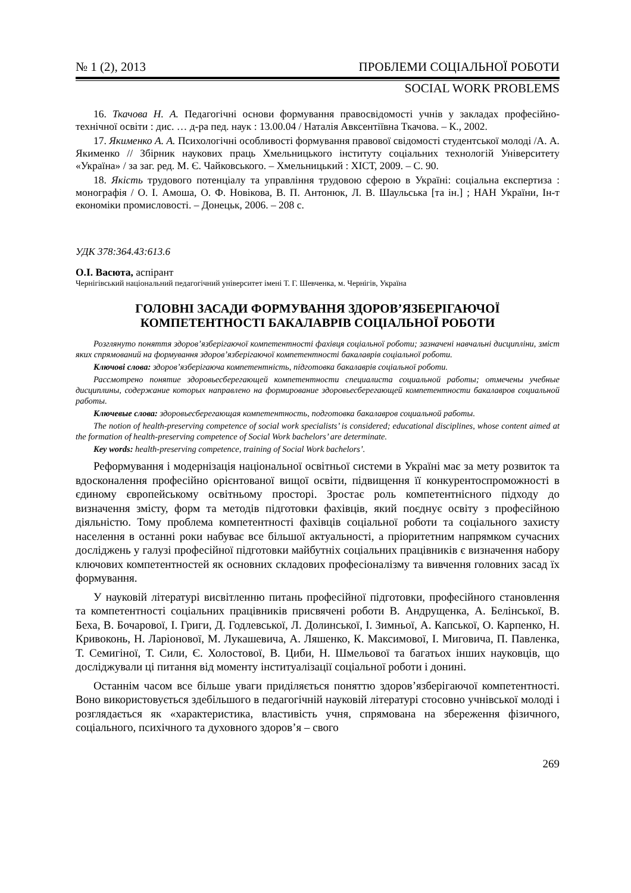№ 1 (2), 2013 ПРОБЛЕМИ СОЦІАЛЬНОЇ РОБОТИ
SOCIAL WORK PROBLEMS
16. Ткачова Н. А. Педагогічні основи формування правосвідомості учнів у закладах професійно-технічної освіти : дис. … д-ра пед. наук : 13.00.04 / Наталія Авксентіївна Ткачова. – К., 2002.
17. Якименко А. А. Психологічні особливості формування правової свідомості студентської молоді /А. А. Якименко // Збірник наукових праць Хмельницького інституту соціальних технологій Університету «Україна» / за заг. ред. М. Є. Чайковського. – Хмельницький : ХІСТ, 2009. – С. 90.
18. Якість трудового потенціалу та управління трудовою сферою в Україні: соціальна експертиза : монографія / О. І. Амоша, О. Ф. Новікова, В. П. Антонюк, Л. В. Шаульська [та ін.] ; НАН України, Ін-т економіки промисловості. – Донецьк, 2006. – 208 с.
УДК 378:364.43:613.6
О.І. Васюта, аспірант
Чернігівський національний педагогічний університет імені Т. Г. Шевченка, м. Чернігів, Україна
ГОЛОВНІ ЗАСАДИ ФОРМУВАННЯ ЗДОРОВ’ЯЗБЕРІГАЮЧОЇ
КОМПЕТЕНТНОСТІ БАКАЛАВРІВ СОЦІАЛЬНОЇ РОБОТИ
Розглянуто поняття здоров’язберігаючої компетентності фахівця соціальної роботи; зазначені навчальні дисципліни, зміст яких спрямований на формування здоров’язберігаючої компетентності бакалаврів соціальної роботи.
Ключові слова: здоров’язберігаюча компетентність, підготовка бакалаврів соціальної роботи.
Рассмотрено понятие здоровьесберегающей компетентности специалиста социальной работы; отмечены учебные дисциплины, содержание которых направлено на формирование здоровьесберегающей компетентности бакалавров социальной работы.
Ключевые слова: здоровьесберегающая компетентность, подготовка бакалавров социальной работы.
The notion of health-preserving competence of social work specialists’ is considered; educational disciplines, whose content aimed at the formation of health-preserving competence of Social Work bachelors’ are determinate.
Key words: health-preserving competence, training of Social Work bachelors’.
Реформування і модернізація національної освітньої системи в Україні має за мету розвиток та вдосконалення професійно орієнтованої вищої освіти, підвищення її конкурентоспроможності в єдиному європейському освітньому просторі. Зростає роль компетентнісного підходу до визначення змісту, форм та методів підготовки фахівців, який поєднує освіту з професійною діяльністю. Тому проблема компетентності фахівців соціальної роботи та соціального захисту населення в останні роки набуває все більшої актуальності, а пріоритетним напрямком сучасних досліджень у галузі професійної підготовки майбутніх соціальних працівників є визначення набору ключових компетентностей як основних складових професіоналізму та вивчення головних засад їх формування.
У науковій літературі висвітленню питань професійної підготовки, професійного становлення та компетентності соціальних працівників присвячені роботи В. Андрущенка, А. Белінської, В. Беха, В. Бочарової, І. Григи, Д. Годлевської, Л. Долинської, І. Зимньої, А. Капської, О. Карпенко, Н. Кривоконь, Н. Ларіонової, М. Лукашевича, А. Ляшенко, К. Максимової, І. Миговича, П. Павленка, Т. Семигіної, Т. Сили, Є. Холостової, В. Циби, Н. Шмельової та багатьох інших науковців, що досліджували ці питання від моменту інституалізації соціальної роботи і донині.
Останнім часом все більше уваги приділяється поняттю здоров’язберігаючої компетентності. Воно використовується здебільшого в педагогічній науковій літературі стосовно учнівської молоді і розглядається як «характеристика, властивість учня, спрямована на збереження фізичного, соціального, психічного та духовного здоров’я – свого
269